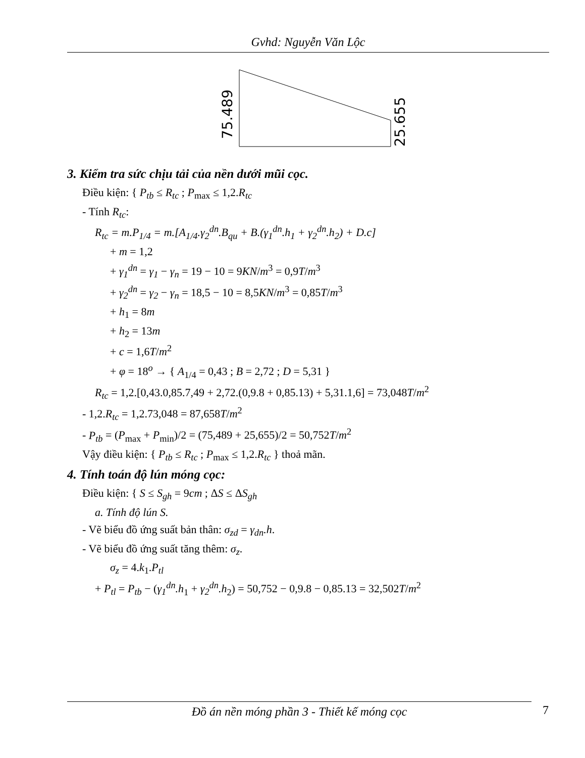Gvhd: Nguyễn Văn Lộc
75.489
25.655
3. Kiểm tra sức chịu tải của nền dưới mũi cọc.
Điều kiện: { P<sub>tb</sub> ≤ R<sub>tc</sub> ; P<sub>max</sub> ≤ 1,2.R<sub>tc</sub>
- Tính R<sub>tc</sub>:
R<sub>tc</sub> = m.P<sub>1/4</sub> = m.[A<sub>1/4</sub>.γ<sub>2</sub><sup>dn</sup>.B<sub>qu</sub> + B.(γ<sub>1</sub><sup>dn</sup>.h<sub>1</sub> + γ<sub>2</sub><sup>dn</sup>.h<sub>2</sub>) + D.c]
+ m = 1,2
+ γ<sub>1</sub><sup>dn</sup> = γ<sub>1</sub> − γ<sub>n</sub> = 19 − 10 = 9KN/m<sup>3</sup> = 0,9T/m<sup>3</sup>
+ γ<sub>2</sub><sup>dn</sup> = γ<sub>2</sub> − γ<sub>n</sub> = 18,5 − 10 = 8,5KN/m<sup>3</sup> = 0,85T/m<sup>3</sup>
+ h<sub>1</sub> = 8m
+ h<sub>2</sub> = 13m
+ c = 1,6T/m<sup>2</sup>
+ φ = 18<sup>o</sup> → { A<sub>1/4</sub> = 0,43 ; B = 2,72 ; D = 5,31 }
R<sub>tc</sub> = 1,2.[0,43.0,85.7,49 + 2,72.(0,9.8 + 0,85.13) + 5,31.1,6] = 73,048T/m<sup>2</sup>
- 1,2.R<sub>tc</sub> = 1,2.73,048 = 87,658T/m<sup>2</sup>
- P<sub>tb</sub> = (P<sub>max</sub> + P<sub>min</sub>)/2 = (75,489 + 25,655)/2 = 50,752T/m<sup>2</sup>
Vậy điều kiện: { P<sub>tb</sub> ≤ R<sub>tc</sub> ; P<sub>max</sub> ≤ 1,2.R<sub>tc</sub> } thoả mãn.
4. Tính toán độ lún móng cọc:
Điều kiện: { S ≤ S<sub>gh</sub> = 9cm ; ΔS ≤ ΔS<sub>gh</sub>
a. Tính độ lún S.
- Vẽ biểu đồ ứng suất bản thân: σ<sub>zd</sub> = γ<sub>dn</sub>.h.
- Vẽ biểu đồ ứng suất tăng thêm: σ<sub>z</sub>.
σ<sub>z</sub> = 4.k<sub>1</sub>.P<sub>tl</sub>
+ P<sub>tl</sub> = P<sub>tb</sub> − (γ<sub>1</sub><sup>dn</sup>.h<sub>1</sub> + γ<sub>2</sub><sup>dn</sup>.h<sub>2</sub>) = 50,752 − 0,9.8 − 0,85.13 = 32,502T/m<sup>2</sup>
Đồ án nền móng phần 3 - Thiết kế móng cọc 7